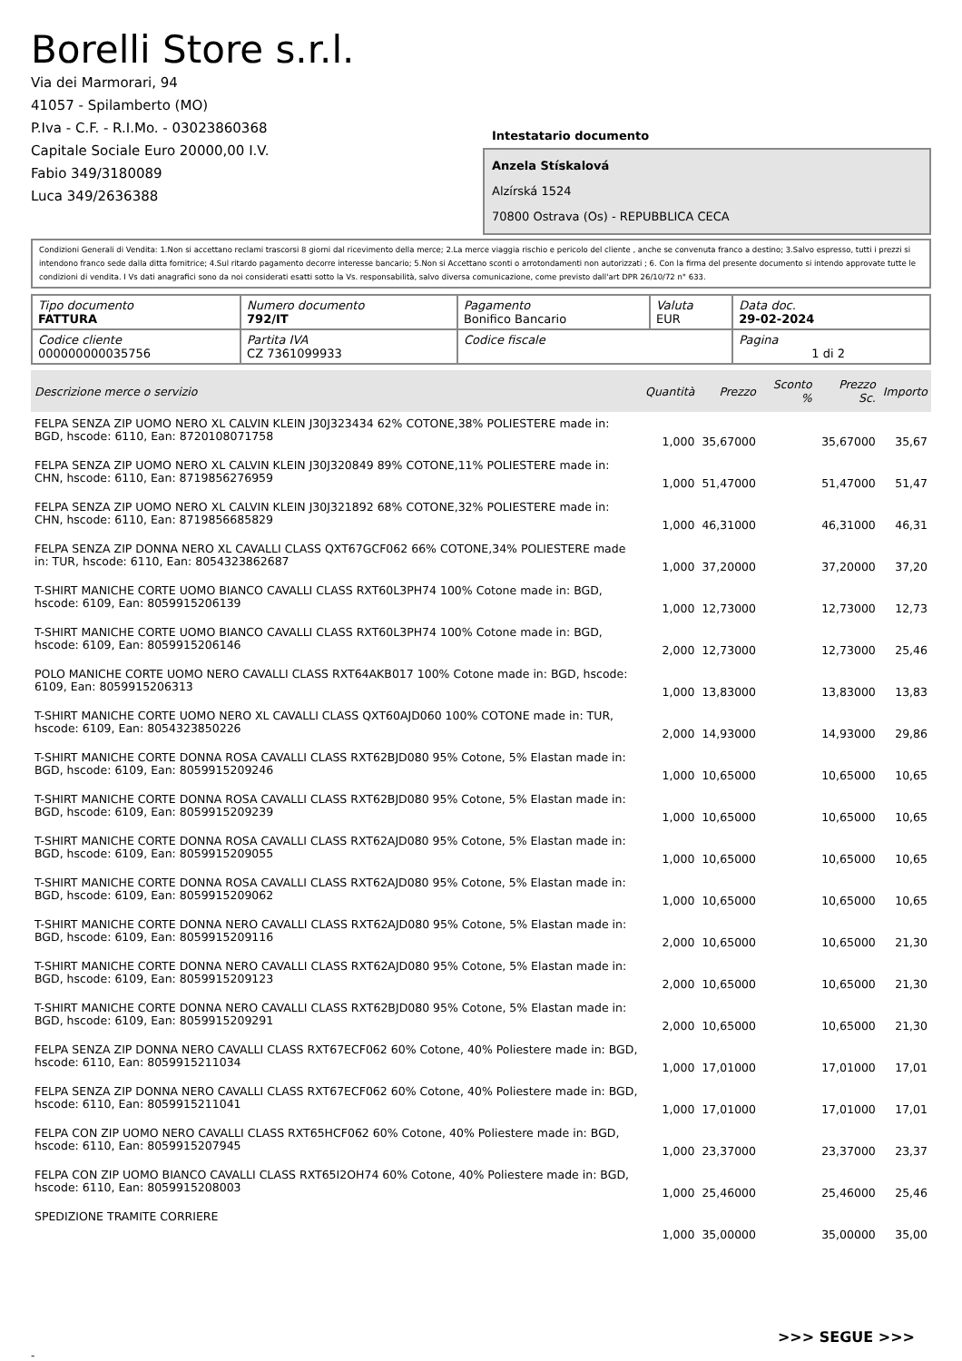Borelli Store s.r.l.
Via dei Marmorari, 94
41057 - Spilamberto (MO)
P.Iva - C.F. - R.I.Mo. - 03023860368
Capitale Sociale Euro 20000,00 I.V.
Fabio 349/3180089
Luca 349/2636388
Intestatario documento
Anzela Stískalová
Alzírská 1524
70800 Ostrava (Os) - REPUBBLICA CECA
Condizioni Generali di Vendita: 1.Non si accettano reclami trascorsi 8 giorni dal ricevimento della merce; 2.La merce viaggia rischio e pericolo del cliente , anche se convenuta franco a destino; 3.Salvo espresso, tutti i prezzi si intendono franco sede dalla ditta fornitrice; 4.Sul ritardo pagamento decorre interesse bancario; 5.Non si Accettano sconti o arrotondamenti non autorizzati ; 6. Con la firma del presente documento si intendo approvate tutte le condizioni di vendita. I Vs dati anagrafici sono da noi considerati esatti sotto la Vs. responsabilità, salvo diversa comunicazione, come previsto dall'art DPR 26/10/72 n° 633.
| Tipo documento FATTURA | Numero documento 792/IT | Pagamento Bonifico Bancario | Valuta EUR | Data doc. 29-02-2024 |
| Codice cliente 000000000035756 | Partita IVA CZ 7361099933 | Codice fiscale | | Pagina 1 di 2 |
| Descrizione merce o servizio | Quantità | Prezzo | Sconto % | Prezzo Sc. | Importo |
| --- | --- | --- | --- | --- | --- |
| FELPA SENZA ZIP UOMO NERO XL CALVIN KLEIN J30J323434 62% COTONE,38% POLIESTERE made in: BGD, hscode: 6110, Ean: 8720108071758 | 1,000 | 35,67000 | | 35,67000 | 35,67 |
| FELPA SENZA ZIP UOMO NERO XL CALVIN KLEIN J30J320849 89% COTONE,11% POLIESTERE made in: CHN, hscode: 6110, Ean: 8719856276959 | 1,000 | 51,47000 | | 51,47000 | 51,47 |
| FELPA SENZA ZIP UOMO NERO XL CALVIN KLEIN J30J321892 68% COTONE,32% POLIESTERE made in: CHN, hscode: 6110, Ean: 8719856685829 | 1,000 | 46,31000 | | 46,31000 | 46,31 |
| FELPA SENZA ZIP DONNA NERO XL CAVALLI CLASS QXT67GCF062 66% COTONE,34% POLIESTERE made in: TUR, hscode: 6110, Ean: 8054323862687 | 1,000 | 37,20000 | | 37,20000 | 37,20 |
| T-SHIRT MANICHE CORTE UOMO BIANCO CAVALLI CLASS RXT60L3PH74 100% Cotone made in: BGD, hscode: 6109, Ean: 8059915206139 | 1,000 | 12,73000 | | 12,73000 | 12,73 |
| T-SHIRT MANICHE CORTE UOMO BIANCO CAVALLI CLASS RXT60L3PH74 100% Cotone made in: BGD, hscode: 6109, Ean: 8059915206146 | 2,000 | 12,73000 | | 12,73000 | 25,46 |
| POLO MANICHE CORTE UOMO NERO CAVALLI CLASS RXT64AKB017 100% Cotone made in: BGD, hscode: 6109, Ean: 8059915206313 | 1,000 | 13,83000 | | 13,83000 | 13,83 |
| T-SHIRT MANICHE CORTE UOMO NERO XL CAVALLI CLASS QXT60AJD060 100% COTONE made in: TUR, hscode: 6109, Ean: 8054323850226 | 2,000 | 14,93000 | | 14,93000 | 29,86 |
| T-SHIRT MANICHE CORTE DONNA ROSA CAVALLI CLASS RXT62BJD080 95% Cotone, 5% Elastan made in: BGD, hscode: 6109, Ean: 8059915209246 | 1,000 | 10,65000 | | 10,65000 | 10,65 |
| T-SHIRT MANICHE CORTE DONNA ROSA CAVALLI CLASS RXT62BJD080 95% Cotone, 5% Elastan made in: BGD, hscode: 6109, Ean: 8059915209239 | 1,000 | 10,65000 | | 10,65000 | 10,65 |
| T-SHIRT MANICHE CORTE DONNA ROSA CAVALLI CLASS RXT62AJD080 95% Cotone, 5% Elastan made in: BGD, hscode: 6109, Ean: 8059915209055 | 1,000 | 10,65000 | | 10,65000 | 10,65 |
| T-SHIRT MANICHE CORTE DONNA ROSA CAVALLI CLASS RXT62AJD080 95% Cotone, 5% Elastan made in: BGD, hscode: 6109, Ean: 8059915209062 | 1,000 | 10,65000 | | 10,65000 | 10,65 |
| T-SHIRT MANICHE CORTE DONNA NERO CAVALLI CLASS RXT62AJD080 95% Cotone, 5% Elastan made in: BGD, hscode: 6109, Ean: 8059915209116 | 2,000 | 10,65000 | | 10,65000 | 21,30 |
| T-SHIRT MANICHE CORTE DONNA NERO CAVALLI CLASS RXT62AJD080 95% Cotone, 5% Elastan made in: BGD, hscode: 6109, Ean: 8059915209123 | 2,000 | 10,65000 | | 10,65000 | 21,30 |
| T-SHIRT MANICHE CORTE DONNA NERO CAVALLI CLASS RXT62BJD080 95% Cotone, 5% Elastan made in: BGD, hscode: 6109, Ean: 8059915209291 | 2,000 | 10,65000 | | 10,65000 | 21,30 |
| FELPA SENZA ZIP DONNA NERO CAVALLI CLASS RXT67ECF062 60% Cotone, 40% Poliestere made in: BGD, hscode: 6110, Ean: 8059915211034 | 1,000 | 17,01000 | | 17,01000 | 17,01 |
| FELPA SENZA ZIP DONNA NERO CAVALLI CLASS RXT67ECF062 60% Cotone, 40% Poliestere made in: BGD, hscode: 6110, Ean: 8059915211041 | 1,000 | 17,01000 | | 17,01000 | 17,01 |
| FELPA CON ZIP UOMO NERO CAVALLI CLASS RXT65HCF062 60% Cotone, 40% Poliestere made in: BGD, hscode: 6110, Ean: 8059915207945 | 1,000 | 23,37000 | | 23,37000 | 23,37 |
| FELPA CON ZIP UOMO BIANCO CAVALLI CLASS RXT65I2OH74 60% Cotone, 40% Poliestere made in: BGD, hscode: 6110, Ean: 8059915208003 | 1,000 | 25,46000 | | 25,46000 | 25,46 |
| SPEDIZIONE TRAMITE CORRIERE | 1,000 | 35,00000 | | 35,00000 | 35,00 |
>>> SEGUE >>>
-